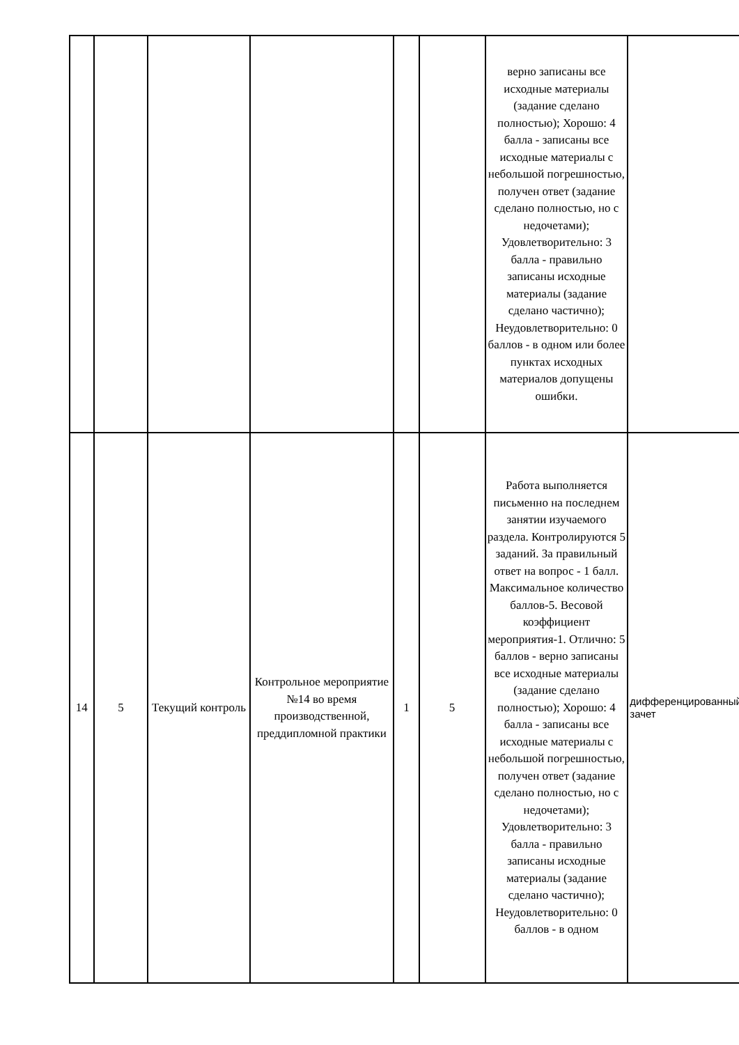| | | | | | | верно записаны все исходные материалы (задание сделано полностью); Хорошо: 4 балла - записаны все исходные материалы с небольшой погрешностью, получен ответ (задание сделано полностью, но с недочетами); Удовлетворительно: 3 балла - правильно записаны исходные материалы (задание сделано частично); Неудовлетворительно: 0 баллов - в одном или более пунктах исходных материалов допущены ошибки. | |
| 14 | 5 | Текущий контроль | Контрольное мероприятие №14 во время производственной, преддипломной практики | 1 | 5 | Работа выполняется письменно на последнем занятии изучаемого раздела. Контролируются 5 заданий. За правильный ответ на вопрос - 1 балл. Максимальное количество баллов-5. Весовой коэффициент мероприятия-1. Отлично: 5 баллов - верно записаны все исходные материалы (задание сделано полностью); Хорошо: 4 балла - записаны все исходные материалы с небольшой погрешностью, получен ответ (задание сделано полностью, но с недочетами); Удовлетворительно: 3 балла - правильно записаны исходные материалы (задание сделано частично); Неудовлетворительно: 0 баллов - в одном | дифференцированный зачет |